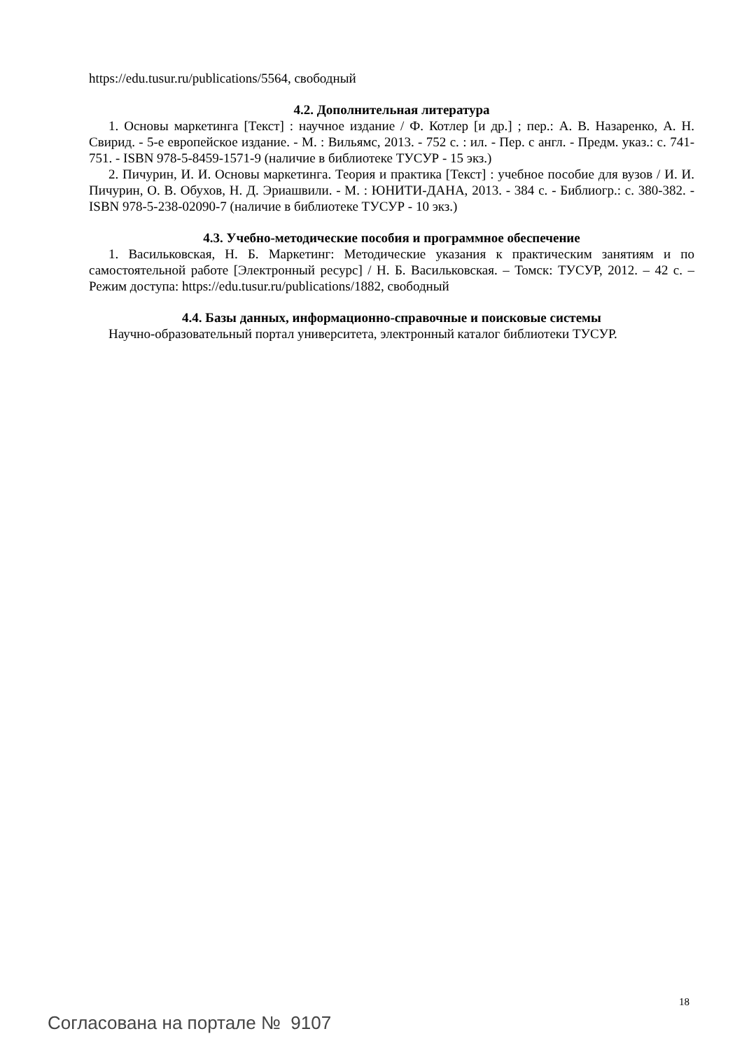https://edu.tusur.ru/publications/5564, свободный
4.2. Дополнительная литература
1. Основы маркетинга [Текст] : научное издание / Ф. Котлер [и др.] ; пер.: А. В. Назаренко, А. Н. Свирид. - 5-е европейское издание. - М. : Вильямс, 2013. - 752 с. : ил. - Пер. с англ. - Предм. указ.: с. 741-751. - ISBN 978-5-8459-1571-9 (наличие в библиотеке ТУСУР - 15 экз.)
2. Пичурин, И. И. Основы маркетинга. Теория и практика [Текст] : учебное пособие для вузов / И. И. Пичурин, О. В. Обухов, Н. Д. Эриашвили. - М. : ЮНИТИ-ДАНА, 2013. - 384 с. - Библиогр.: с. 380-382. - ISBN 978-5-238-02090-7 (наличие в библиотеке ТУСУР - 10 экз.)
4.3. Учебно-методические пособия и программное обеспечение
1. Васильковская, Н. Б. Маркетинг: Методические указания к практическим занятиям и по самостоятельной работе [Электронный ресурс] / Н. Б. Васильковская. – Томск: ТУСУР, 2012. – 42 с. – Режим доступа: https://edu.tusur.ru/publications/1882, свободный
4.4. Базы данных, информационно-справочные и поисковые системы
Научно-образовательный портал университета, электронный каталог библиотеки ТУСУР.
18
Согласована на портале № 9107